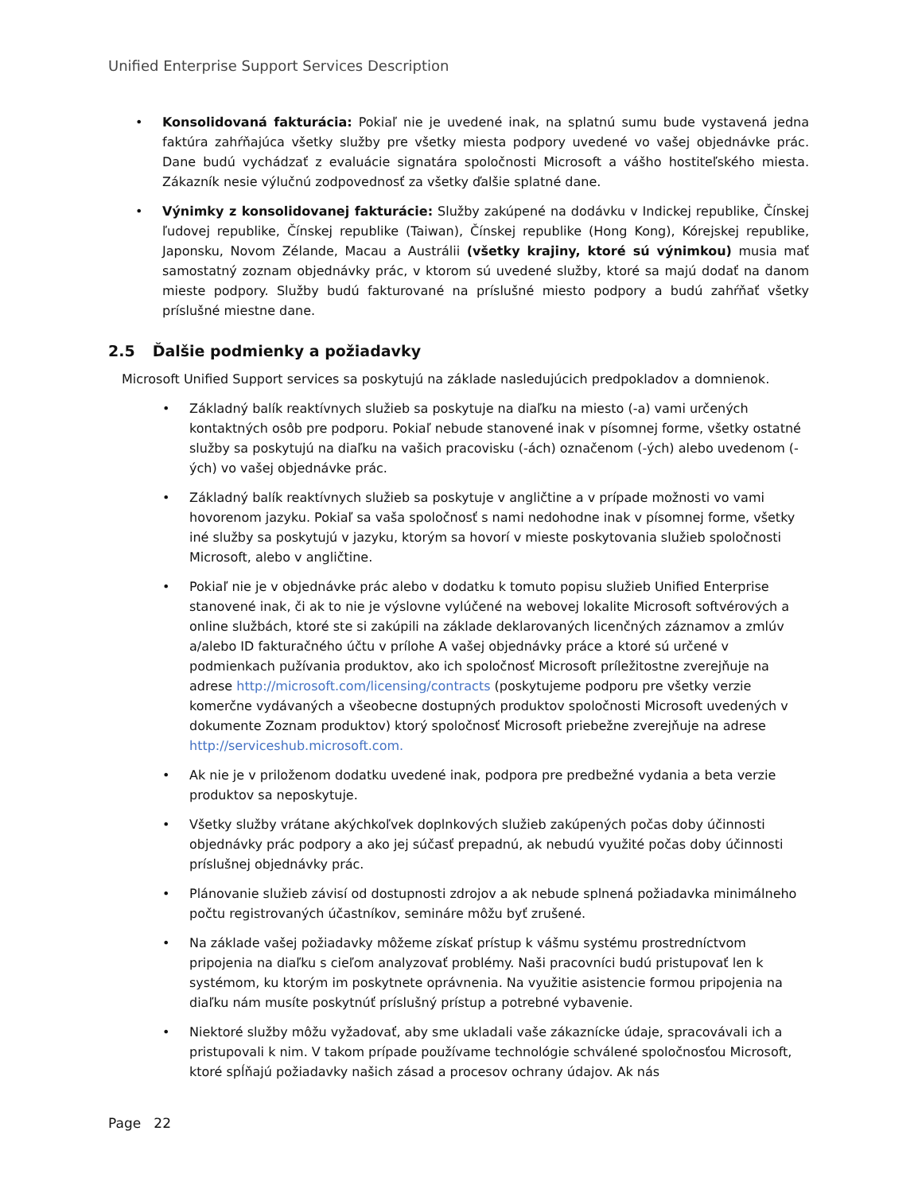Unified Enterprise Support Services Description
• Konsolidovaná fakturácia: Pokiaľ nie je uvedené inak, na splatnú sumu bude vystavená jedna faktúra zahŕňajúca všetky služby pre všetky miesta podpory uvedené vo vašej objednávke prác. Dane budú vychádzať z evaluácie signatára spoločnosti Microsoft a vášho hostiteľského miesta. Zákazník nesie výlučnú zodpovednosť za všetky ďalšie splatné dane.
• Výnimky z konsolidovanej fakturácie: Služby zakúpené na dodávku v Indickej republike, Čínskej ľudovej republike, Čínskej republike (Taiwan), Čínskej republike (Hong Kong), Kórejskej republike, Japonsku, Novom Zélande, Macau a Austrálii (všetky krajiny, ktoré sú výnimkou) musia mať samostatný zoznam objednávky prác, v ktorom sú uvedené služby, ktoré sa majú dodať na danom mieste podpory. Služby budú fakturované na príslušné miesto podpory a budú zahŕňať všetky príslušné miestne dane.
2.5 Ďalšie podmienky a požiadavky
Microsoft Unified Support services sa poskytujú na základe nasledujúcich predpokladov a domnienok.
• Základný balík reaktívnych služieb sa poskytuje na diaľku na miesto (-a) vami určených kontaktných osôb pre podporu. Pokiaľ nebude stanovené inak v písomnej forme, všetky ostatné služby sa poskytujú na diaľku na vašich pracovisku (-ách) označenom (-ých) alebo uvedenom (-ých) vo vašej objednávke prác.
• Základný balík reaktívnych služieb sa poskytuje v angličtine a v prípade možnosti vo vami hovorenom jazyku. Pokiaľ sa vaša spoločnosť s nami nedohodne inak v písomnej forme, všetky iné služby sa poskytujú v jazyku, ktorým sa hovorí v mieste poskytovania služieb spoločnosti Microsoft, alebo v angličtine.
• Pokiaľ nie je v objednávke prác alebo v dodatku k tomuto popisu služieb Unified Enterprise stanovené inak, či ak to nie je výslovne vylúčené na webovej lokalite Microsoft softvérových a online službách, ktoré ste si zakúpili na základe deklarovaných licenčných záznamov a zmlúv a/alebo ID fakturačného účtu v prílohe A vašej objednávky práce a ktoré sú určené v podmienkach pužívania produktov, ako ich spoločnosť Microsoft príležitostne zverejňuje na adrese http://microsoft.com/licensing/contracts (poskytujeme podporu pre všetky verzie komerčne vydávaných a všeobecne dostupných produktov spoločnosti Microsoft uvedených v dokumente Zoznam produktov) ktorý spoločnosť Microsoft priebežne zverejňuje na adrese http://serviceshub.microsoft.com.
• Ak nie je v priloženom dodatku uvedené inak, podpora pre predbežné vydania a beta verzie produktov sa neposkytuje.
• Všetky služby vrátane akýchkoľvek doplnkových služieb zakúpených počas doby účinnosti objednávky prác podpory a ako jej súčasť prepadnú, ak nebudú využité počas doby účinnosti príslušnej objednávky prác.
• Plánovanie služieb závisí od dostupnosti zdrojov a ak nebude splnená požiadavka minimálneho počtu registrovaných účastníkov, semináre môžu byť zrušené.
• Na základe vašej požiadavky môžeme získať prístup k vášmu systému prostredníctvom pripojenia na diaľku s cieľom analyzovať problémy. Naši pracovníci budú pristupovať len k systémom, ku ktorým im poskytnete oprávnenia. Na využitie asistencie formou pripojenia na diaľku nám musíte poskytnúť príslušný prístup a potrebné vybavenie.
• Niektoré služby môžu vyžadovať, aby sme ukladali vaše zákaznícke údaje, spracovávali ich a pristupovali k nim. V takom prípade používame technológie schválené spoločnosťou Microsoft, ktoré spĺňajú požiadavky našich zásad a procesov ochrany údajov. Ak nás
Page 22